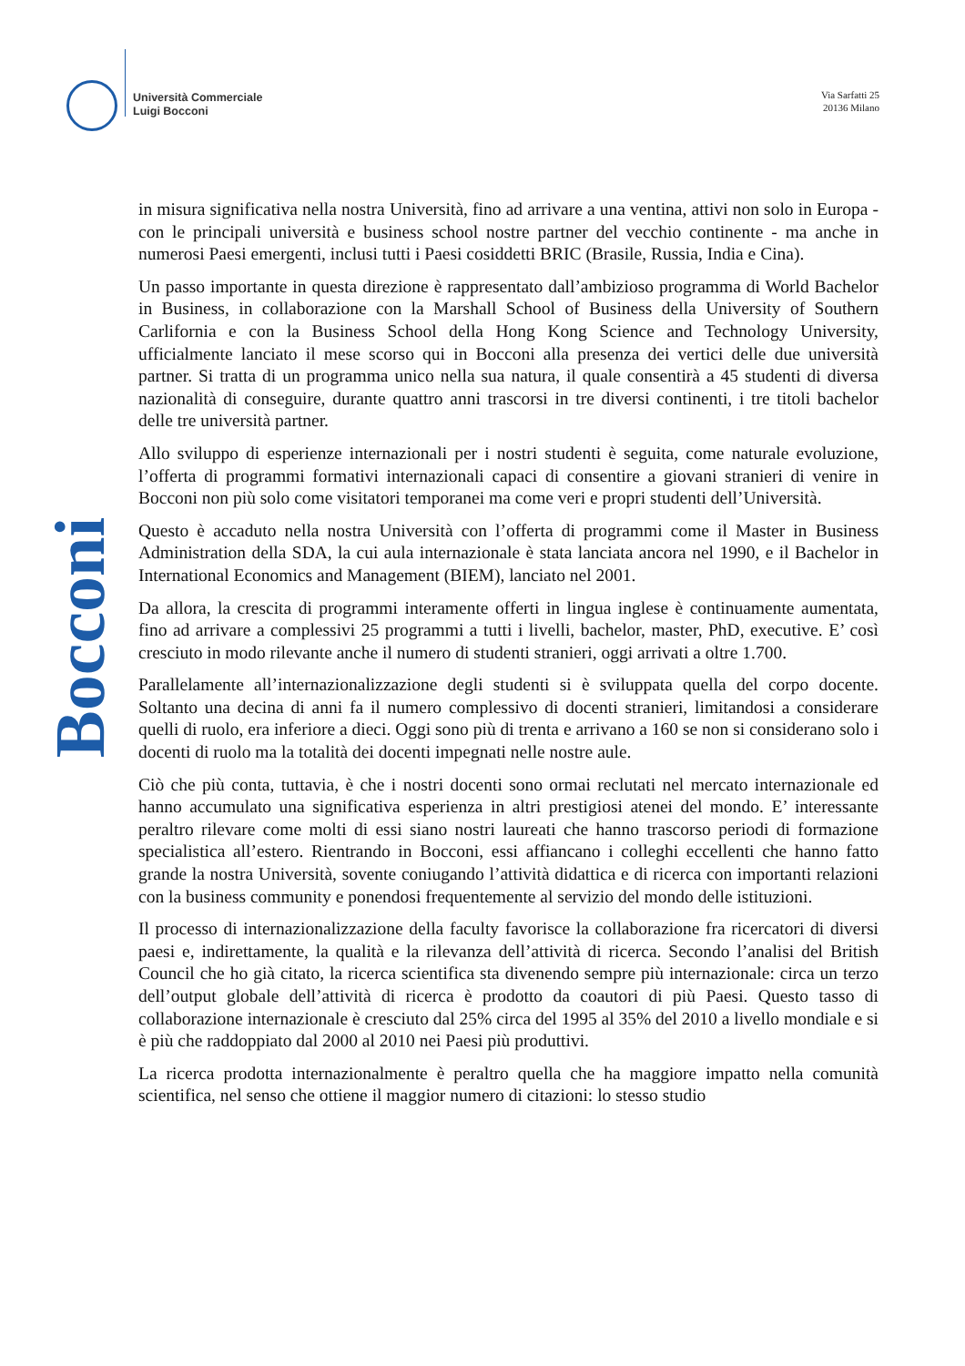Università Commerciale
Luigi Bocconi
Via Sarfatti 25
20136 Milano
Bocconi
in misura significativa nella nostra Università, fino ad arrivare a una ventina, attivi non solo in Europa - con le principali università e business school nostre partner del vecchio continente - ma anche in numerosi Paesi emergenti, inclusi tutti i Paesi cosiddetti BRIC (Brasile, Russia, India e Cina).
Un passo importante in questa direzione è rappresentato dall’ambizioso programma di World Bachelor in Business, in collaborazione con la Marshall School of Business della University of Southern Carlifornia e con la Business School della Hong Kong Science and Technology University, ufficialmente lanciato il mese scorso qui in Bocconi alla presenza dei vertici delle due università partner. Si tratta di un programma unico nella sua natura, il quale consentirà a 45 studenti di diversa nazionalità di conseguire, durante quattro anni trascorsi in tre diversi continenti, i tre titoli bachelor delle tre università partner.
Allo sviluppo di esperienze internazionali per i nostri studenti è seguita, come naturale evoluzione, l’offerta di programmi formativi internazionali capaci di consentire a giovani stranieri di venire in Bocconi non più solo come visitatori temporanei ma come veri e propri studenti dell’Università.
Questo è accaduto nella nostra Università con l’offerta di programmi come il Master in Business Administration della SDA, la cui aula internazionale è stata lanciata ancora nel 1990, e il Bachelor in International Economics and Management (BIEM), lanciato nel 2001.
Da allora, la crescita di programmi interamente offerti in lingua inglese è continuamente aumentata, fino ad arrivare a complessivi 25 programmi a tutti i livelli, bachelor, master, PhD, executive. E’ così cresciuto in modo rilevante anche il numero di studenti stranieri, oggi arrivati a oltre 1.700.
Parallelamente all’internazionalizzazione degli studenti si è sviluppata quella del corpo docente. Soltanto una decina di anni fa il numero complessivo di docenti stranieri, limitandosi a considerare quelli di ruolo, era inferiore a dieci. Oggi sono più di trenta e arrivano a 160 se non si considerano solo i docenti di ruolo ma la totalità dei docenti impegnati nelle nostre aule.
Ciò che più conta, tuttavia, è che i nostri docenti sono ormai reclutati nel mercato internazionale ed hanno accumulato una significativa esperienza in altri prestigiosi atenei del mondo. E’ interessante peraltro rilevare come molti di essi siano nostri laureati che hanno trascorso periodi di formazione specialistica all’estero. Rientrando in Bocconi, essi affiancano i colleghi eccellenti che hanno fatto grande la nostra Università, sovente coniugando l’attività didattica e di ricerca con importanti relazioni con la business community e ponendosi frequentemente al servizio del mondo delle istituzioni.
Il processo di internazionalizzazione della faculty favorisce la collaborazione fra ricercatori di diversi paesi e, indirettamente, la qualità e la rilevanza dell’attività di ricerca. Secondo l’analisi del British Council che ho già citato, la ricerca scientifica sta divenendo sempre più internazionale: circa un terzo dell’output globale dell’attività di ricerca è prodotto da coautori di più Paesi. Questo tasso di collaborazione internazionale è cresciuto dal 25% circa del 1995 al 35% del 2010 a livello mondiale e si è più che raddoppiato dal 2000 al 2010 nei Paesi più produttivi.
La ricerca prodotta internazionalmente è peraltro quella che ha maggiore impatto nella comunità scientifica, nel senso che ottiene il maggior numero di citazioni: lo stesso studio